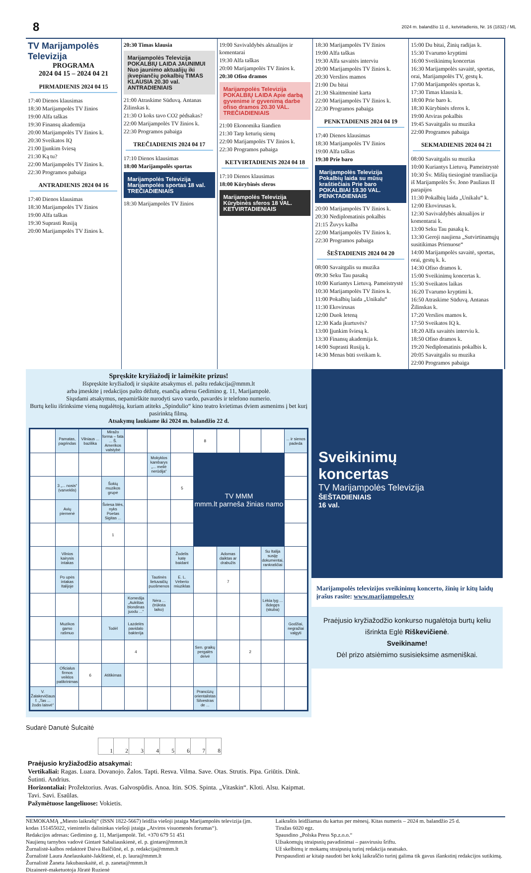8 2024 m. balandžio 11 d., ketvirtadienis, Nr. 16 (1832) / ML
TV Marijampolės Televizija
PROGRAMA
2024 04 15 – 2024 04 21
PIRMADIENIS 2024 04 15
17:40 Dienos klausimas
18:30 Marijampolės TV žinios
19:00 Alfa taškas
19:30 Finansų akademija
20:00 Marijampolės TV žinios k.
20:30 Sveikatos IQ
21:00 Įjunkim šviesą
21:30 Ką tu?
22:00 Marijampolės TV žinios k.
22:30 Programos pabaiga
ANTRADIENIS 2024 04 16
17:40 Dienos klausimas
18:30 Marijampolės TV žinios
19:00 Alfa taškas
19:30 Suprasti Rusiją
20:00 Marijampolės TV žinios k.
20:30 Timas klausia
Marijampolės Televizija POKALBIŲ LAIDA JAUNIMUI Nuo jaunimo aktualijų iki įkvepiančių pokalbių TIMAS KLAUSIA 20.30 val. ANTRADIENIAIS
21:00 Atraskime Sūduvą. Antanas Žilinskas k.
21:30 O koks tavo CO2 pėdsakas?
22:00 Marijampolės TV žinios k.
22:30 Programos pabaiga
TREČIADIENIS 2024 04 17
17:10 Dienos klausimas
18:00 Marijampolės sportas
Marijampolės Televizija Marijampolės sportas 18 val. TREČIADIENIAIS
18:30 Marijampolės TV žinios
19:00 Savivaldybės aktualijos ir komentarai
19:30 Alfa taškas
20:00 Marijampolės TV žinios k.
20:30 Ofiso dramos
Marijampolės Televizija POKALBIŲ LAIDA Apie darbą gyvenime ir gyvenimą darbe ofiso dramos 20.30 VAL. TREČIADIENIAIS
21:00 Ekonomika šiandien
21:30 Tarp keturių sienų
22:00 Marijampolės TV žinios k.
22:30 Programos pabaiga
KETVIRTADIENIS 2024 04 18
17:10 Dienos klausimas
18:00 Kūrybinės sferos
Marijampolės Televizija Kūrybinės sferos 18 VAL. KETVIRTADIENIAIS
18:30 Marijampolės TV žinios
19:00 Alfa taškas
19:30 Alfa savaitės interviu
20:00 Marijampolės TV žinios k.
20:30 Verslios mamos
21:00 Du bitai
21:30 Skaitmeninė karta
22:00 Marijampolės TV žinios k.
22:30 Programos pabaiga
PENKTADIENIS 2024 04 19
17:40 Dienos klausimas
18:30 Marijampolės TV žinios
19:00 Alfa taškas
19:30 Prie baro
Marijampolės Televizija Pokalbių laida su mūsų kraštiečiais Prie baro POKALBIAI 19.30 VAL. PENKTADIENIAIS
20:00 Marijampolės TV žinios k.
20:30 Nediplomatinis pokalbis
21:15 Žuvys kalba
22:00 Marijampolės TV žinios k.
22:30 Programos pabaiga
ŠEŠTADIENIS 2024 04 20
08:00 Savaitgalis su muzika
09:30 Seku Tau pasaką
10:00 Kuriantys Lietuvą. Pameistrystė
10:30 Marijampolės TV žinios k.
11:00 Pokalbių laida „Unikalu“
11:30 Ekovirusas
12:00 Duok leteną
12:30 Kada įkurtuvės?
13:00 Įjunkim šviesą k.
13:30 Finansų akademija k.
14:00 Suprasti Rusiją k.
14:30 Menas būti sveikam k.
15:00 Du bitai, Žinių radijas k.
15:30 Tvarumo kryptimi
16:00 Sveikinimų koncertas
16:30 Marijampolės savaitė, sportas, orai, Marijampolės TV, gestų k.
17:00 Marijampolės sportas k.
17:30 Timas klausia k.
18:00 Prie baro k.
18:30 Kūrybinės sferos k.
19:00 Atviras pokalbis
19:45 Savaitgalis su muzika
22:00 Programos pabaiga
SEKMADIENIS 2024 04 21
08:00 Savaitgalis su muzika
10:00 Kuriantys Lietuvą. Pameistrystė
10:30 Šv. Mišių tiesioginė transliacija iš Marijampolės Šv. Jono Pauliaus II parapijos
11:30 Pokalbių laida „Unikalu“ k.
12:00 Ekovirusas k.
12:30 Savivaldybės aktualijos ir komentarai k.
13:00 Seku Tau pasaką k.
13:30 Geroji naujiena „Sutvirtinamųjų susitikimas Prienuose“
14:00 Marijampolės savaitė, sportas, orai, gestų k. k.
14:30 Ofiso dramos k.
15:00 Sveikinimų koncertas k.
15:30 Sveikatos laikas
16:20 Tvarumo kryptimi k.
16:50 Atraskime Sūduvą. Antanas Žilinskas k.
17:20 Verslios mamos k.
17:50 Sveikatos IQ k.
18:20 Alfa savaitės interviu k.
18:50 Ofiso dramos k.
19:20 Nediplomatinis pokalbis k.
20:05 Savaitgalis su muzika
22:00 Programos pabaiga
Spręskite kryžiažodį ir laimėkite prizus!
Išspręskite kryžiažodį ir siųskite atsakymus el. paštu redakcija@mmm.lt
arba įmeskite į redakcijos pašto dėžutę, esančią adresu Gedimino g. 11, Marijampolė.
Siųsdami atsakymus, nepamirškite nurodyti savo vardo, pavardės ir telefono numerio.
Burtų keliu išrinksime vieną nugalėtoją, kuriam atiteks „Spindulio“ kino teatro kvietimas dviem asmenims į bet kurį pasirinktą filmą.
Atsakymų laukiame iki 2024 m. balandžio 22 d.
| | Pamatas, pagrindas | Vilniaus ... bazilika | Miražo forma – fata ... Š. Amerikos valstybė | | | | 8 | | | | ... ir sienos padeda |
| | | | | | Mokyklos kambarys „... meilė nerūdija“ | | TV MMM mmm.lt parneša žinias namo | | | | |
| | 3 „... nosis“ (varveklis) | | Šokių muzikos grupė | | | 5 | | | | | |
| | Avių piemenė | | Šviesa blės, nyks Poetas Sigitas ... | | | | | | | | |
| | | | 1 | | | | | | | | |
| | Vilnios kairysis intakas | | | | | Žodelis katę baidant | | Adomas daiktas ar drabužis | | Su Italija susiję dokumentai, rankraščiai | |
| | Po upės intakas Italijoje | | | | Tautinės lietuvaičių puošmenos | E. L. Vėberio miuziklas | | 7 | | | |
| | | | | Komedija „Aukštas blondinas juodu ...“ | Nėra ... (trūksta laiko) | | | | | Lėkia lyg ... išdegęs (skuba) | |
| | Muzikos garso rašmuo | | Todėl | Lazdelės pavidalo bakterija | | | | | | | Godžiai, negražiai valgyti |
| | | | | 4 | | | Sen. graikų pergalės deivė | | 2 | | |
| | Oficialus firmos veiklos patikrinimas | 6 | Atitikimas | | | | | | | | |
| V. Žalakevičiaus f. „Tas ... žodis laisvė“ | | | | | | | Prancūzų orientalistas Silvestras de ... | | | | |
Sudarė Danutė Šulcaitė
| 1 | 2 | 3 | 4 | 5 | 6 | 7 | 8 |
Praėjusio kryžiažodžio atsakymai:
Vertikaliai: Ragas. Luara. Dovanojo. Žalos. Tapti. Resva. Vilma. Save. Otas. Strutis. Pipa. Griūtis. Dink. Šutinti. Andrius.
Horizontaliai: Prožektorius. Avas. Galvospūdis. Anoa. Itin. SOS. Spinta. „Vitaskin“. Kloti. Alsu. Kaipmat. Tavi. Savi. Esaūlas.
Pažymėtuose langeliuose: Vokietis.
Sveikinimų
koncertas
TV Marijampolės Televizija
ŠEŠTADIENIAIS
16 val.
Marijampolės televizijos sveikinimų koncerto, žinių ir kitų laidų įrašus rasite: www.marijampoles.tv
Praėjusio kryžiažodžio konkurso nugalėtoja burtų keliu išrinkta Eglė Riškevičienė.
Sveikiname!
Dėl prizo atsiėmimo susisieksime asmeniškai.
NEMOKAMĄ „Miesto laikraštį“ (ISSN 1822-5667) leidžia viešoji įstaiga Marijampolės televizija (įm. kodas 151455022, vienintelis dalininkas viešoji įstaiga „Atviros visuomenės forumas“).
Redakcijos adresas: Gedimino g. 11, Marijampolė. Tel. +370 679 51 451
Naujienų tarnybos vadovė Gintarė Sabaliauskienė, el. p. gintare@mmm.lt
Žurnalistė-kalbos redaktorė Daiva Balčiūnė, el. p. redakcija@mmm.lt
Žurnalistė Laura Anelauskaitė-Jakštienė, el. p. laura@mmm.lt
Žurnalistė Žaneta Jakubauskaitė, el. p. zaneta@mmm.lt
Dizainerė-maketuotoja Jūratė Ruzienė
Laikraštis leidžiamas du kartus per mėnesį. Kitas numeris – 2024 m. balandžio 25 d.
Tiražas 6020 egz.
Spausdino „Polska Press Sp.z.o.o.“
Užsakomųjų straipsnių pavadinimai – pasvirusiu šriftu.
Už skelbimų ir mokamų straipsnių turinį redakcija neatsako.
Perspausdinti ar kitaip naudoti bet kokį laikraščio turinį galima tik gavus išankstinį redakcijos sutikimą.